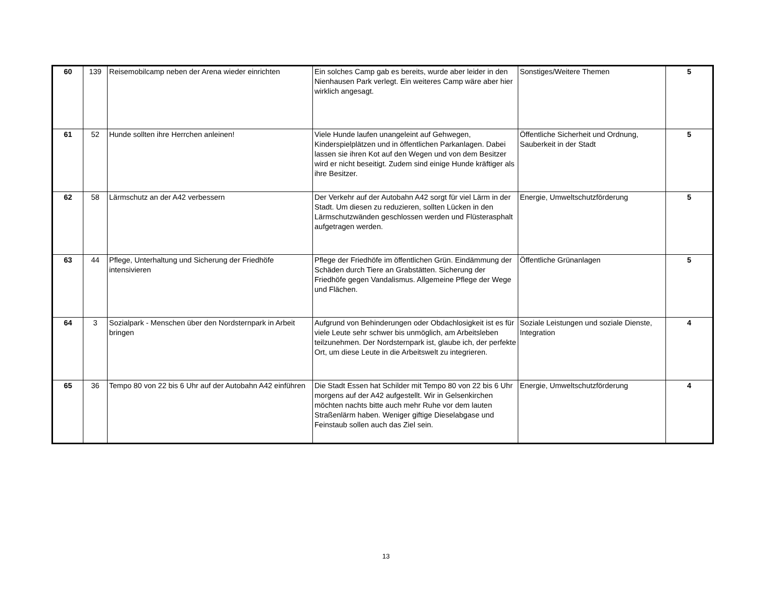| 60 | 139 | Reisemobilcamp neben der Arena wieder einrichten | Ein solches Camp gab es bereits, wurde aber leider in den Nienhausen Park verlegt. Ein weiteres Camp wäre aber hier wirklich angesagt. | Sonstiges/Weitere Themen | 5 |
| 61 | 52 | Hunde sollten ihre Herrchen anleinen! | Viele Hunde laufen unangeleint auf Gehwegen, Kinderspielplätzen und in öffentlichen Parkanlagen. Dabei lassen sie ihren Kot auf den Wegen und von dem Besitzer wird er nicht beseitigt. Zudem sind einige Hunde kräftiger als ihre Besitzer. | Öffentliche Sicherheit und Ordnung, Sauberkeit in der Stadt | 5 |
| 62 | 58 | Lärmschutz an der A42 verbessern | Der Verkehr auf der Autobahn A42 sorgt für viel Lärm in der Stadt. Um diesen zu reduzieren, sollten Lücken in den Lärmschutzwänden geschlossen werden und Flüsterasphalt aufgetragen werden. | Energie, Umweltschutzförderung | 5 |
| 63 | 44 | Pflege, Unterhaltung und Sicherung der Friedhöfe intensivieren | Pflege der Friedhöfe im öffentlichen Grün. Eindämmung der Schäden durch Tiere an Grabstätten. Sicherung der Friedhöfe gegen Vandalismus. Allgemeine Pflege der Wege und Flächen. | Öffentliche Grünanlagen | 5 |
| 64 | 3 | Sozialpark - Menschen über den Nordsternpark in Arbeit bringen | Aufgrund von Behinderungen oder Obdachlosigkeit ist es für viele Leute sehr schwer bis unmöglich, am Arbeitsleben teilzunehmen. Der Nordsternpark ist, glaube ich, der perfekte Ort, um diese Leute in die Arbeitswelt zu integrieren. | Soziale Leistungen und soziale Dienste, Integration | 4 |
| 65 | 36 | Tempo 80 von 22 bis 6 Uhr auf der Autobahn A42 einführen | Die Stadt Essen hat Schilder mit Tempo 80 von 22 bis 6 Uhr morgens auf der A42 aufgestellt. Wir in Gelsenkirchen möchten nachts bitte auch mehr Ruhe vor dem lauten Straßenlärm haben. Weniger giftige Dieselabgase und Feinstaub sollen auch das Ziel sein. | Energie, Umweltschutzförderung | 4 |
13